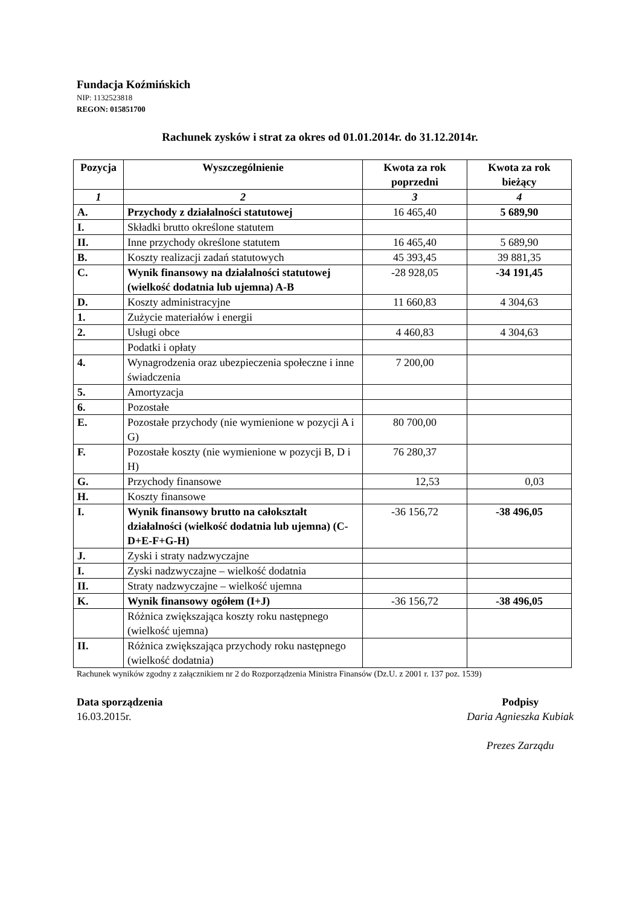Fundacja Koźmińskich
NIP: 1132523818
REGON: 015851700
Rachunek zysków i strat za okres od 01.01.2014r. do 31.12.2014r.
| Pozycja | Wyszczególnienie | Kwota za rok poprzedni | Kwota za rok bieżący |
| --- | --- | --- | --- |
| 1 | 2 | 3 | 4 |
| A. | Przychody z działalności statutowej | 16 465,40 | 5 689,90 |
| I. | Składki brutto określone statutem | | |
| II. | Inne przychody określone statutem | 16 465,40 | 5 689,90 |
| B. | Koszty realizacji zadań statutowych | 45 393,45 | 39 881,35 |
| C. | Wynik finansowy na działalności statutowej (wielkość dodatnia lub ujemna) A-B | -28 928,05 | -34 191,45 |
| D. | Koszty administracyjne | 11 660,83 | 4 304,63 |
| 1. | Zużycie materiałów i energii | | |
| 2. | Usługi obce | 4 460,83 | 4 304,63 |
| | Podatki i opłaty | | |
| 4. | Wynagrodzenia oraz ubezpieczenia społeczne i inne świadczenia | 7 200,00 | |
| 5. | Amortyzacja | | |
| 6. | Pozostałe | | |
| E. | Pozostałe przychody (nie wymienione w pozycji A i G) | 80 700,00 | |
| F. | Pozostałe koszty (nie wymienione w pozycji B, D i H) | 76 280,37 | |
| G. | Przychody finansowe | 12,53 | 0,03 |
| H. | Koszty finansowe | | |
| I. | Wynik finansowy brutto na całokształt działalności (wielkość dodatnia lub ujemna) (C-D+E-F+G-H) | -36 156,72 | -38 496,05 |
| J. | Zyski i straty nadzwyczajne | | |
| I. | Zyski nadzwyczajne – wielkość dodatnia | | |
| II. | Straty nadzwyczajne – wielkość ujemna | | |
| K. | Wynik finansowy ogółem (I+J) | -36 156,72 | -38 496,05 |
| | Różnica zwiększająca koszty roku następnego (wielkość ujemna) | | |
| II. | Różnica zwiększająca przychody roku następnego (wielkość dodatnia) | | |
Rachunek wyników zgodny z załącznikiem nr 2 do Rozporządzenia Ministra Finansów (Dz.U. z 2001 r. 137 poz. 1539)
Data sporządzenia
16.03.2015r.
Podpisy
Daria Agnieszka Kubiak
Prezes Zarządu